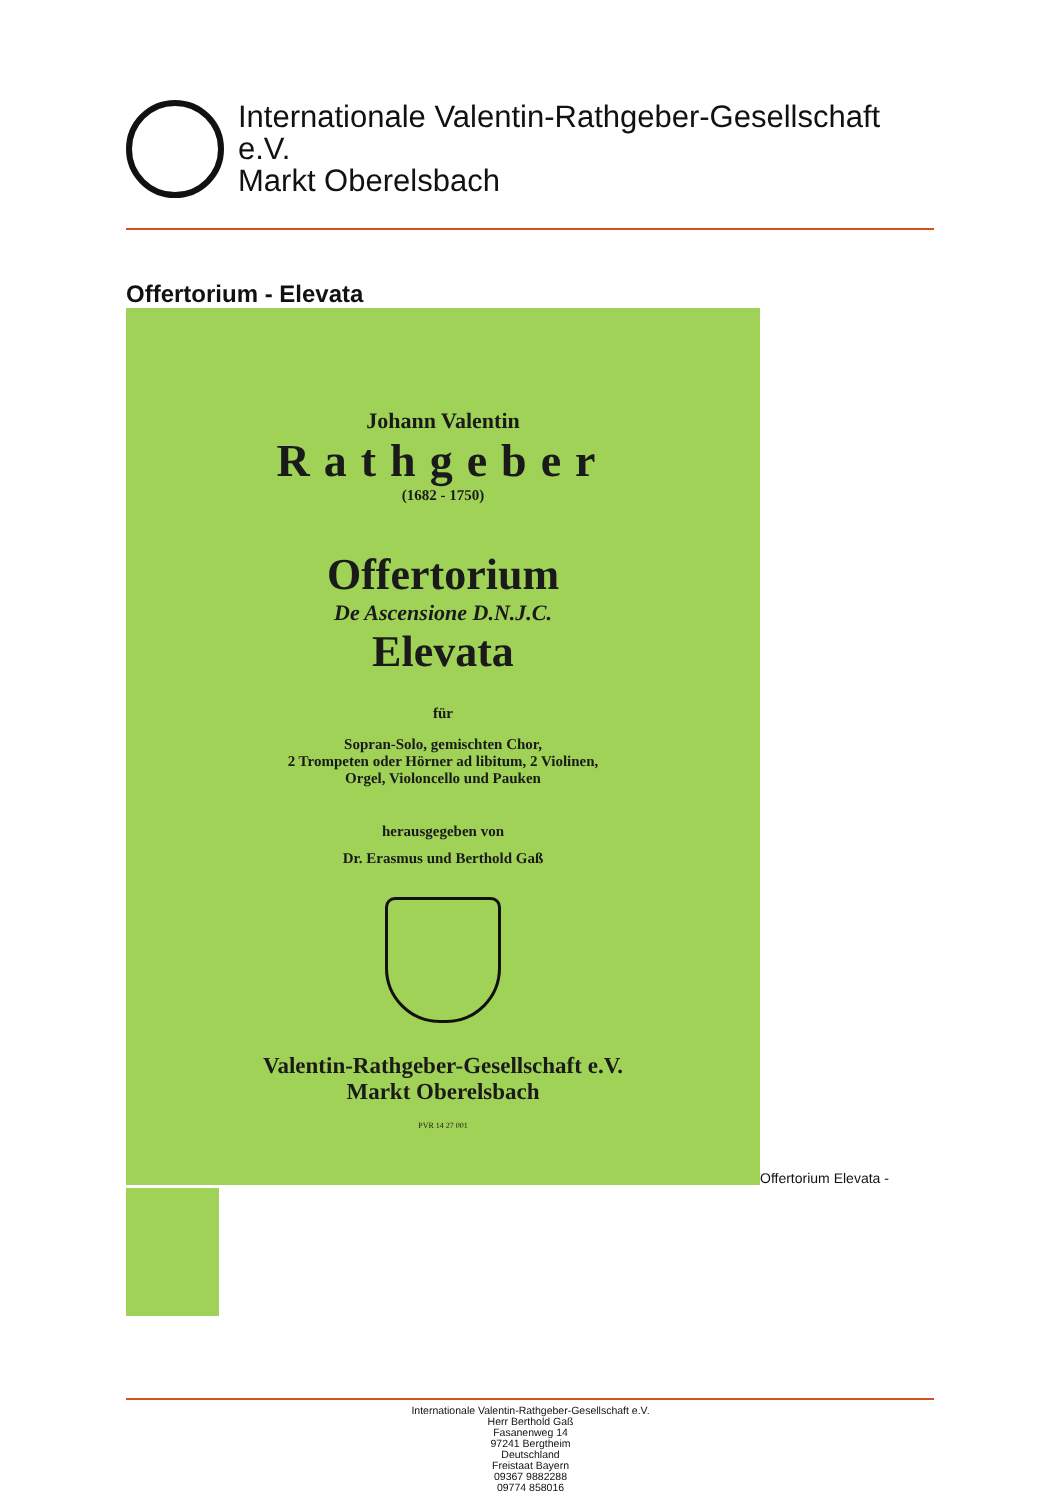Internationale Valentin-Rathgeber-Gesellschaft
e.V.
Markt Oberelsbach
Offertorium - Elevata
Johann Valentin
Rathgeber
(1682 - 1750)
Offertorium
De Ascensione D.N.J.C.
Elevata
für
Sopran-Solo, gemischten Chor,
2 Trompeten oder Hörner ad libitum, 2 Violinen,
Orgel, Violoncello und Pauken
herausgegeben von
Dr. Erasmus und Berthold Gaß
Valentin-Rathgeber-Gesellschaft e.V.
Markt Oberelsbach
PVR 14 27 001
Offertorium Elevata -
Internationale Valentin-Rathgeber-Gesellschaft e.V.
Herr Berthold Gaß
Fasanenweg 14
97241 Bergtheim
Deutschland
Freistaat Bayern
09367 9882288
09774 858016